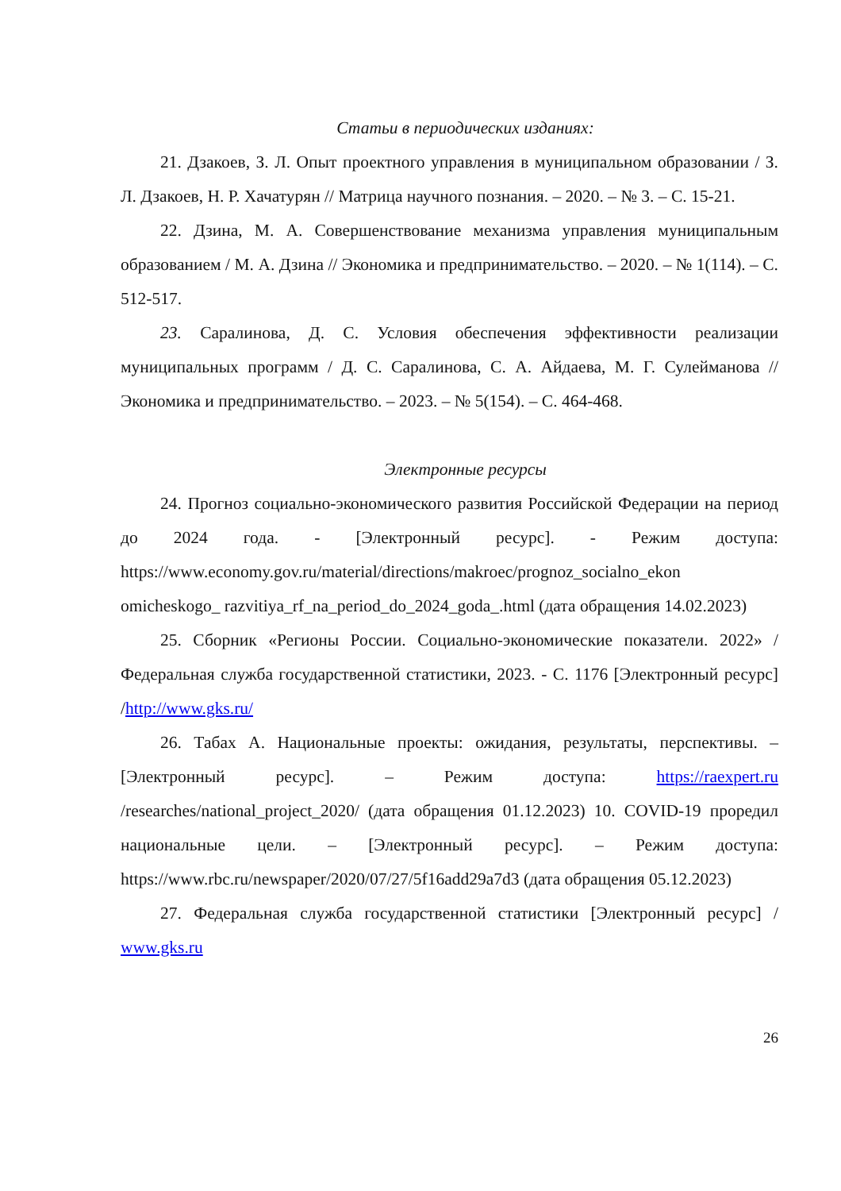Статьи в периодических изданиях:
21. Дзакоев, З. Л. Опыт проектного управления в муниципальном образовании / З. Л. Дзакоев, Н. Р. Хачатурян // Матрица научного познания. – 2020. – № 3. – С. 15-21.
22. Дзина, М. А. Совершенствование механизма управления муниципальным образованием / М. А. Дзина // Экономика и предпринимательство. – 2020. – № 1(114). – С. 512-517.
23. Саралинова, Д. С. Условия обеспечения эффективности реализации муниципальных программ / Д. С. Саралинова, С. А. Айдаева, М. Г. Сулейманова // Экономика и предпринимательство. – 2023. – № 5(154). – С. 464-468.
Электронные ресурсы
24. Прогноз социально-экономического развития Российской Федерации на период до 2024 года. - [Электронный ресурс]. - Режим доступа: https://www.economy.gov.ru/material/directions/makroec/prognoz_socialno_ekon omicheskogo_ razvitiya_rf_na_period_do_2024_goda_.html (дата обращения 14.02.2023)
25. Сборник «Регионы России. Социально-экономические показатели. 2022» / Федеральная служба государственной статистики, 2023. - С. 1176 [Электронный ресурс] /http://www.gks.ru/
26. Табах А. Национальные проекты: ожидания, результаты, перспективы. – [Электронный ресурс]. – Режим доступа: https://raexpert.ru /researches/national_project_2020/ (дата обращения 01.12.2023) 10. COVID-19 проредил национальные цели. – [Электронный ресурс]. – Режим доступа: https://www.rbc.ru/newspaper/2020/07/27/5f16add29a7d3 (дата обращения 05.12.2023)
27. Федеральная служба государственной статистики [Электронный ресурс] / www.gks.ru
26